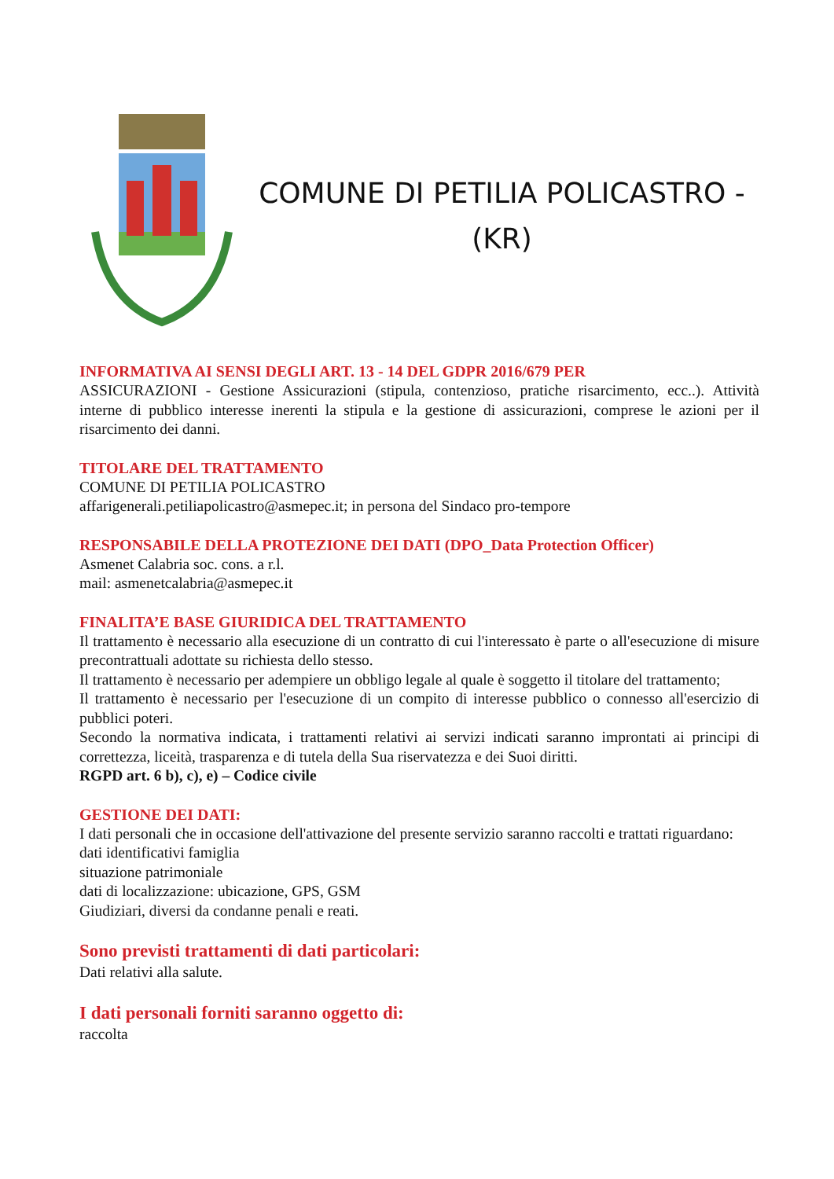COMUNE DI PETILIA POLICASTRO -
(KR)
INFORMATIVA AI SENSI DEGLI ART. 13 - 14 DEL GDPR 2016/679 PER
ASSICURAZIONI - Gestione Assicurazioni (stipula, contenzioso, pratiche risarcimento, ecc..). Attività interne di pubblico interesse inerenti la stipula e la gestione di assicurazioni, comprese le azioni per il risarcimento dei danni.
TITOLARE DEL TRATTAMENTO
COMUNE DI PETILIA POLICASTRO
affarigenerali.petiliapolicastro@asmepec.it; in persona del Sindaco pro-tempore
RESPONSABILE DELLA PROTEZIONE DEI DATI (DPO_Data Protection Officer)
Asmenet Calabria soc. cons. a r.l.
mail: asmenetcalabria@asmepec.it
FINALITA’E BASE GIURIDICA DEL TRATTAMENTO
Il trattamento è necessario alla esecuzione di un contratto di cui l'interessato è parte o all'esecuzione di misure precontrattuali adottate su richiesta dello stesso.
Il trattamento è necessario per adempiere un obbligo legale al quale è soggetto il titolare del trattamento;
Il trattamento è necessario per l'esecuzione di un compito di interesse pubblico o connesso all'esercizio di pubblici poteri.
Secondo la normativa indicata, i trattamenti relativi ai servizi indicati saranno improntati ai principi di correttezza, liceità, trasparenza e di tutela della Sua riservatezza e dei Suoi diritti.
RGPD art. 6 b), c), e) – Codice civile
GESTIONE DEI DATI:
I dati personali che in occasione dell'attivazione del presente servizio saranno raccolti e trattati riguardano:
dati identificativi famiglia
situazione patrimoniale
dati di localizzazione: ubicazione, GPS, GSM
Giudiziari, diversi da condanne penali e reati.
Sono previsti trattamenti di dati particolari:
Dati relativi alla salute.
I dati personali forniti saranno oggetto di:
raccolta